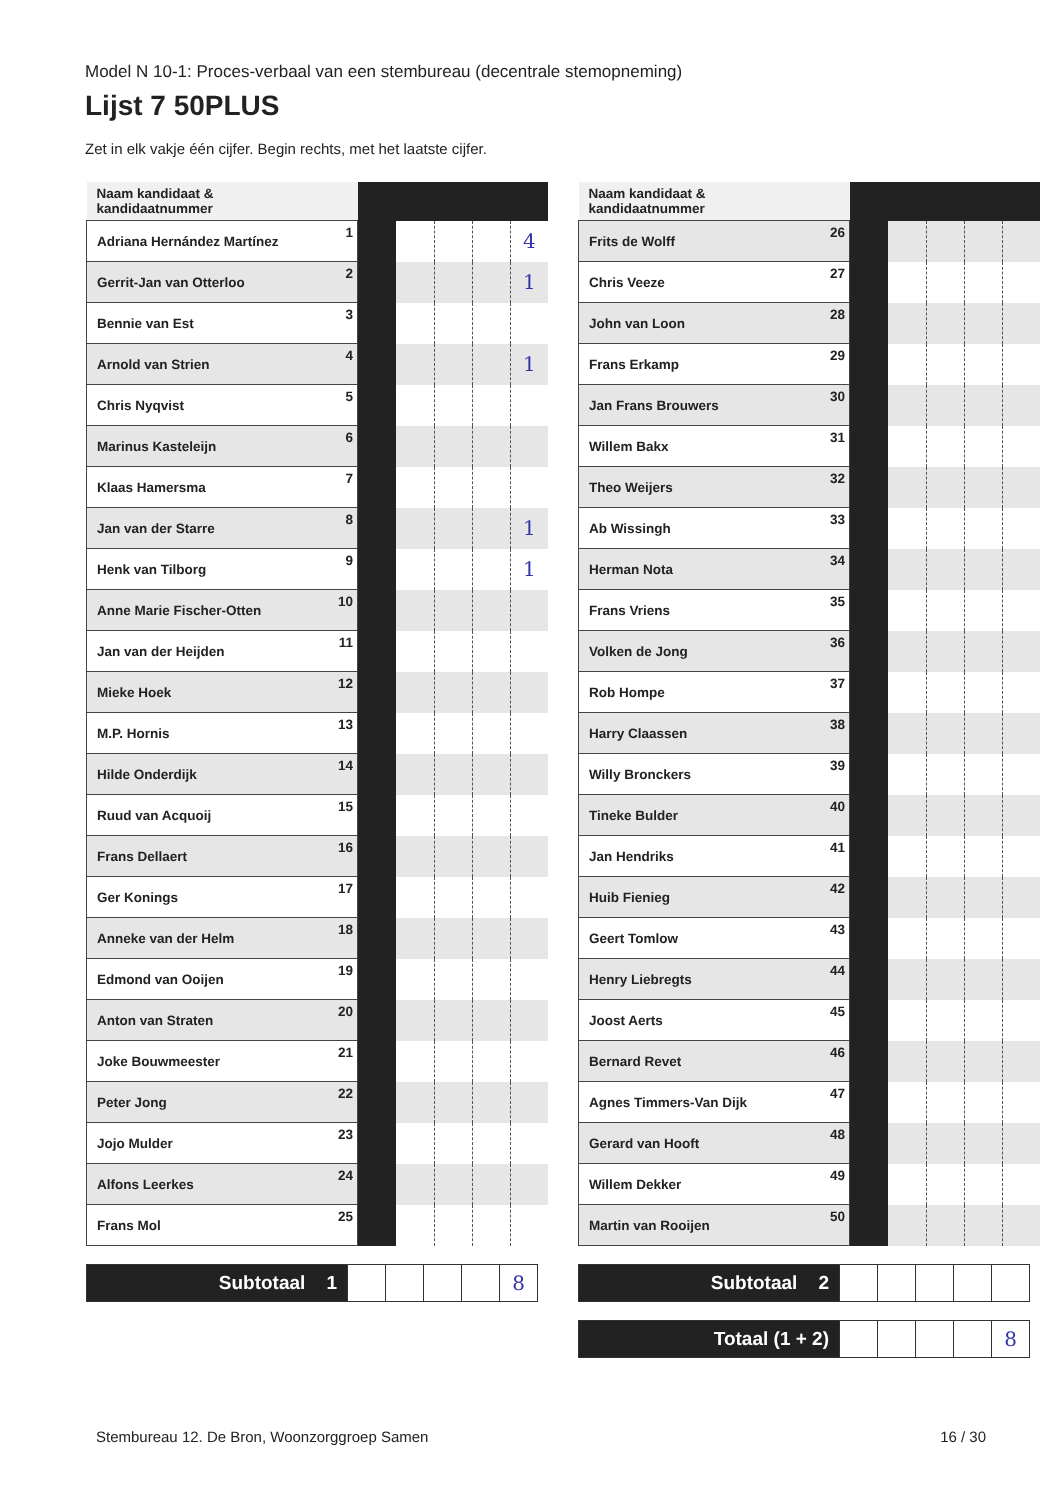Model N 10-1: Proces-verbaal van een stembureau (decentrale stemopneming)
Lijst 7 50PLUS
Zet in elk vakje één cijfer. Begin rechts, met het laatste cijfer.
| Naam kandidaat & kandidaatnummer | | | | | | |
| Adriana Hernández Martínez | 1 | | | | | 4 |
| Gerrit-Jan van Otterloo | 2 | | | | | 1 |
| Bennie van Est | 3 | | | | | |
| Arnold van Strien | 4 | | | | | 1 |
| Chris Nyqvist | 5 | | | | | |
| Marinus Kasteleijn | 6 | | | | | |
| Klaas Hamersma | 7 | | | | | |
| Jan van der Starre | 8 | | | | | 1 |
| Henk van Tilborg | 9 | | | | | 1 |
| Anne Marie Fischer-Otten | 10 | | | | | |
| Jan van der Heijden | 11 | | | | | |
| Mieke Hoek | 12 | | | | | |
| M.P. Hornis | 13 | | | | | |
| Hilde Onderdijk | 14 | | | | | |
| Ruud van Acquoij | 15 | | | | | |
| Frans Dellaert | 16 | | | | | |
| Ger Konings | 17 | | | | | |
| Anneke van der Helm | 18 | | | | | |
| Edmond van Ooijen | 19 | | | | | |
| Anton van Straten | 20 | | | | | |
| Joke Bouwmeester | 21 | | | | | |
| Peter Jong | 22 | | | | | |
| Jojo Mulder | 23 | | | | | |
| Alfons Leerkes | 24 | | | | | |
| Frans Mol | 25 | | | | | |
| Subtotaal 1 | | | | | 8 |
| Naam kandidaat & kandidaatnummer | | | | | | |
| Frits de Wolff | 26 | | | | | |
| Chris Veeze | 27 | | | | | |
| John van Loon | 28 | | | | | |
| Frans Erkamp | 29 | | | | | |
| Jan Frans Brouwers | 30 | | | | | |
| Willem Bakx | 31 | | | | | |
| Theo Weijers | 32 | | | | | |
| Ab Wissingh | 33 | | | | | |
| Herman Nota | 34 | | | | | |
| Frans Vriens | 35 | | | | | |
| Volken de Jong | 36 | | | | | |
| Rob Hompe | 37 | | | | | |
| Harry Claassen | 38 | | | | | |
| Willy Bronckers | 39 | | | | | |
| Tineke Bulder | 40 | | | | | |
| Jan Hendriks | 41 | | | | | |
| Huib Fienieg | 42 | | | | | |
| Geert Tomlow | 43 | | | | | |
| Henry Liebregts | 44 | | | | | |
| Joost Aerts | 45 | | | | | |
| Bernard Revet | 46 | | | | | |
| Agnes Timmers-Van Dijk | 47 | | | | | |
| Gerard van Hooft | 48 | | | | | |
| Willem Dekker | 49 | | | | | |
| Martin van Rooijen | 50 | | | | | |
| Subtotaal 2 | | | | | |
| Totaal (1 + 2) | | | | | 8 |
Stembureau 12. De Bron, Woonzorggroep Samen 16 / 30